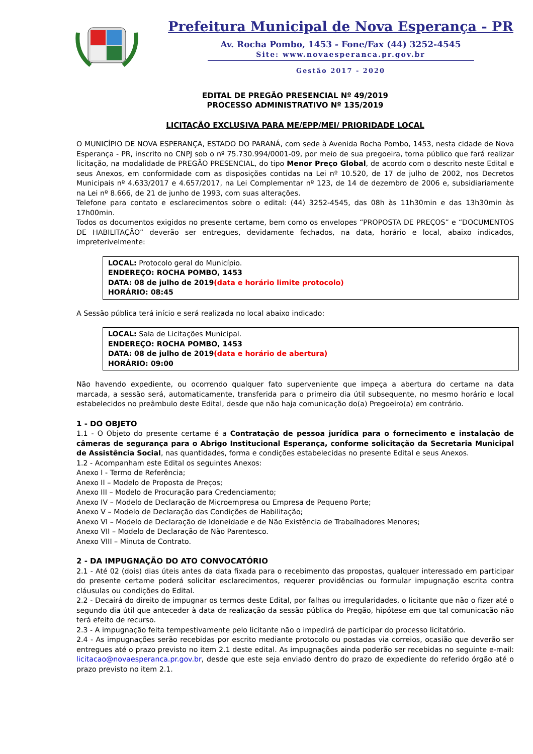Prefeitura Municipal de Nova Esperança - PR
Av. Rocha Pombo, 1453 - Fone/Fax (44) 3252-4545
Site: www.novaesperanca.pr.gov.br
Gestão 2017 - 2020
EDITAL DE PREGÃO PRESENCIAL Nº 49/2019
PROCESSO ADMINISTRATIVO Nº 135/2019
LICITAÇÃO EXCLUSIVA PARA ME/EPP/MEI/ PRIORIDADE LOCAL
O MUNICÍPIO DE NOVA ESPERANÇA, ESTADO DO PARANÁ, com sede à Avenida Rocha Pombo, 1453, nesta cidade de Nova Esperança - PR, inscrito no CNPJ sob o nº 75.730.994/0001-09, por meio de sua pregoeira, torna público que fará realizar licitação, na modalidade de PREGÃO PRESENCIAL, do tipo Menor Preço Global, de acordo com o descrito neste Edital e seus Anexos, em conformidade com as disposições contidas na Lei nº 10.520, de 17 de julho de 2002, nos Decretos Municipais nº 4.633/2017 e 4.657/2017, na Lei Complementar nº 123, de 14 de dezembro de 2006 e, subsidiariamente na Lei nº 8.666, de 21 de junho de 1993, com suas alterações.
Telefone para contato e esclarecimentos sobre o edital: (44) 3252-4545, das 08h às 11h30min e das 13h30min às 17h00min.
Todos os documentos exigidos no presente certame, bem como os envelopes “PROPOSTA DE PREÇOS” e “DOCUMENTOS DE HABILITAÇÃO” deverão ser entregues, devidamente fechados, na data, horário e local, abaixo indicados, impreterivelmente:
LOCAL: Protocolo geral do Município.
ENDEREÇO: ROCHA POMBO, 1453
DATA: 08 de julho de 2019(data e horário limite protocolo)
HORÁRIO: 08:45
A Sessão pública terá início e será realizada no local abaixo indicado:
LOCAL: Sala de Licitações Municipal.
ENDEREÇO: ROCHA POMBO, 1453
DATA: 08 de julho de 2019(data e horário de abertura)
HORÁRIO: 09:00
Não havendo expediente, ou ocorrendo qualquer fato superveniente que impeça a abertura do certame na data marcada, a sessão será, automaticamente, transferida para o primeiro dia útil subsequente, no mesmo horário e local estabelecidos no preâmbulo deste Edital, desde que não haja comunicação do(a) Pregoeiro(a) em contrário.
1 - DO OBJETO
1.1 - O Objeto do presente certame é a Contratação de pessoa jurídica para o fornecimento e instalação de câmeras de segurança para o Abrigo Institucional Esperança, conforme solicitação da Secretaria Municipal de Assistência Social, nas quantidades, forma e condições estabelecidas no presente Edital e seus Anexos.
1.2 - Acompanham este Edital os seguintes Anexos:
Anexo I - Termo de Referência;
Anexo II – Modelo de Proposta de Preços;
Anexo III – Modelo de Procuração para Credenciamento;
Anexo IV – Modelo de Declaração de Microempresa ou Empresa de Pequeno Porte;
Anexo V – Modelo de Declaração das Condições de Habilitação;
Anexo VI – Modelo de Declaração de Idoneidade e de Não Existência de Trabalhadores Menores;
Anexo VII – Modelo de Declaração de Não Parentesco.
Anexo VIII – Minuta de Contrato.
2 - DA IMPUGNAÇÃO DO ATO CONVOCATÓRIO
2.1 - Até 02 (dois) dias úteis antes da data fixada para o recebimento das propostas, qualquer interessado em participar do presente certame poderá solicitar esclarecimentos, requerer providências ou formular impugnação escrita contra cláusulas ou condições do Edital.
2.2 - Decairá do direito de impugnar os termos deste Edital, por falhas ou irregularidades, o licitante que não o fizer até o segundo dia útil que anteceder à data de realização da sessão pública do Pregão, hipótese em que tal comunicação não terá efeito de recurso.
2.3 - A impugnação feita tempestivamente pelo licitante não o impedirá de participar do processo licitatório.
2.4 - As impugnações serão recebidas por escrito mediante protocolo ou postadas via correios, ocasião que deverão ser entregues até o prazo previsto no item 2.1 deste edital. As impugnações ainda poderão ser recebidas no seguinte e-mail: licitacao@novaesperanca.pr.gov.br, desde que este seja enviado dentro do prazo de expediente do referido órgão até o prazo previsto no item 2.1.